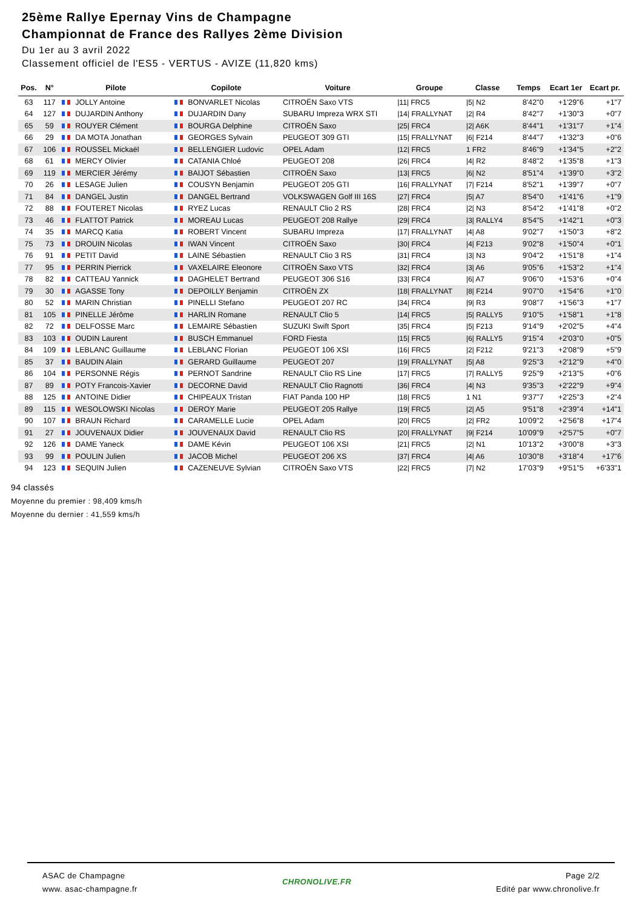25ème Rallye Epernay Vins de Champagne
Championnat de France des Rallyes 2ème Division
Du 1er au 3 avril 2022
Classement officiel de l'ES5 - VERTUS - AVIZE (11,820 kms)
| Pos. | N° | Pilote | Copilote | Voiture | Groupe | Classe | Temps | Ecart 1er | Ecart pr. |
| --- | --- | --- | --- | --- | --- | --- | --- | --- | --- |
| 63 | 117 | JOLLY Antoine | BONVARLET Nicolas | CITROËN Saxo VTS | /11/ FRC5 | /5/ N2 | 8'42"0 | +1'29"6 | +1"7 |
| 64 | 127 | DUJARDIN Anthony | DUJARDIN Dany | SUBARU Impreza WRX STI | /14/ FRALLYNAT | /2/ R4 | 8'42"7 | +1'30"3 | +0"7 |
| 65 | 59 | ROUYER Clément | BOURGA Delphine | CITROËN Saxo | /25/ FRC4 | /2/ A6K | 8'44"1 | +1'31"7 | +1"4 |
| 66 | 29 | DA MOTA Jonathan | GEORGES Sylvain | PEUGEOT 309 GTI | /15/ FRALLYNAT | /6/ F214 | 8'44"7 | +1'32"3 | +0"6 |
| 67 | 106 | ROUSSEL Mickaël | BELLENGIER Ludovic | OPEL Adam | /12/ FRC5 | 1 FR2 | 8'46"9 | +1'34"5 | +2"2 |
| 68 | 61 | MERCY Olivier | CATANIA Chloé | PEUGEOT 208 | /26/ FRC4 | /4/ R2 | 8'48"2 | +1'35"8 | +1"3 |
| 69 | 119 | MERCIER Jérémy | BAIJOT Sébastien | CITROËN Saxo | /13/ FRC5 | /6/ N2 | 8'51"4 | +1'39"0 | +3"2 |
| 70 | 26 | LESAGE Julien | COUSYN Benjamin | PEUGEOT 205 GTI | /16/ FRALLYNAT | /7/ F214 | 8'52"1 | +1'39"7 | +0"7 |
| 71 | 84 | DANGEL Justin | DANGEL Bertrand | VOLKSWAGEN Golf III 16S | /27/ FRC4 | /5/ A7 | 8'54"0 | +1'41"6 | +1"9 |
| 72 | 88 | FOUTERET Nicolas | RYEZ Lucas | RENAULT Clio 2 RS | /28/ FRC4 | /2/ N3 | 8'54"2 | +1'41"8 | +0"2 |
| 73 | 46 | FLATTOT Patrick | MOREAU Lucas | PEUGEOT 208 Rallye | /29/ FRC4 | /3/ RALLY4 | 8'54"5 | +1'42"1 | +0"3 |
| 74 | 35 | MARCQ Katia | ROBERT Vincent | SUBARU Impreza | /17/ FRALLYNAT | /4/ A8 | 9'02"7 | +1'50"3 | +8"2 |
| 75 | 73 | DROUIN Nicolas | IWAN Vincent | CITROËN Saxo | /30/ FRC4 | /4/ F213 | 9'02"8 | +1'50"4 | +0"1 |
| 76 | 91 | PETIT David | LAINE Sébastien | RENAULT Clio 3 RS | /31/ FRC4 | /3/ N3 | 9'04"2 | +1'51"8 | +1"4 |
| 77 | 95 | PERRIN Pierrick | VAXELAIRE Eleonore | CITROËN Saxo VTS | /32/ FRC4 | /3/ A6 | 9'05"6 | +1'53"2 | +1"4 |
| 78 | 82 | CATTEAU Yannick | DAGHELET Bertrand | PEUGEOT 306 S16 | /33/ FRC4 | /6/ A7 | 9'06"0 | +1'53"6 | +0"4 |
| 79 | 30 | AGASSE Tony | DEPOILLY Benjamin | CITROËN ZX | /18/ FRALLYNAT | /8/ F214 | 9'07"0 | +1'54"6 | +1"0 |
| 80 | 52 | MARIN Christian | PINELLI Stefano | PEUGEOT 207 RC | /34/ FRC4 | /9/ R3 | 9'08"7 | +1'56"3 | +1"7 |
| 81 | 105 | PINELLE Jérôme | HARLIN Romane | RENAULT Clio 5 | /14/ FRC5 | /5/ RALLY5 | 9'10"5 | +1'58"1 | +1"8 |
| 82 | 72 | DELFOSSE Marc | LEMAIRE Sébastien | SUZUKI Swift Sport | /35/ FRC4 | /5/ F213 | 9'14"9 | +2'02"5 | +4"4 |
| 83 | 103 | OUDIN Laurent | BUSCH Emmanuel | FORD Fiesta | /15/ FRC5 | /6/ RALLY5 | 9'15"4 | +2'03"0 | +0"5 |
| 84 | 109 | LEBLANC Guillaume | LEBLANC Florian | PEUGEOT 106 XSI | /16/ FRC5 | /2/ F212 | 9'21"3 | +2'08"9 | +5"9 |
| 85 | 37 | BAUDIN Alain | GERARD Guillaume | PEUGEOT 207 | /19/ FRALLYNAT | /5/ A8 | 9'25"3 | +2'12"9 | +4"0 |
| 86 | 104 | PERSONNE Régis | PERNOT Sandrine | RENAULT Clio RS Line | /17/ FRC5 | /7/ RALLY5 | 9'25"9 | +2'13"5 | +0"6 |
| 87 | 89 | POTY Francois-Xavier | DECORNE David | RENAULT Clio Ragnotti | /36/ FRC4 | /4/ N3 | 9'35"3 | +2'22"9 | +9"4 |
| 88 | 125 | ANTOINE Didier | CHIPEAUX Tristan | FIAT Panda 100 HP | /18/ FRC5 | 1 N1 | 9'37"7 | +2'25"3 | +2"4 |
| 89 | 115 | WESOLOWSKI Nicolas | DEROY Marie | PEUGEOT 205 Rallye | /19/ FRC5 | /2/ A5 | 9'51"8 | +2'39"4 | +14"1 |
| 90 | 107 | BRAUN Richard | CARAMELLE Lucie | OPEL Adam | /20/ FRC5 | /2/ FR2 | 10'09"2 | +2'56"8 | +17"4 |
| 91 | 27 | JOUVENAUX Didier | JOUVENAUX David | RENAULT Clio RS | /20/ FRALLYNAT | /9/ F214 | 10'09"9 | +2'57"5 | +0"7 |
| 92 | 126 | DAME Yaneck | DAME Kévin | PEUGEOT 106 XSI | /21/ FRC5 | /2/ N1 | 10'13"2 | +3'00"8 | +3"3 |
| 93 | 99 | POULIN Julien | JACOB Michel | PEUGEOT 206 XS | /37/ FRC4 | /4/ A6 | 10'30"8 | +3'18"4 | +17"6 |
| 94 | 123 | SEQUIN Julien | CAZENEUVE Sylvian | CITROËN Saxo VTS | /22/ FRC5 | /7/ N2 | 17'03"9 | +9'51"5 | +6'33"1 |
94 classés
Moyenne du premier : 98,409 kms/h
Moyenne du dernier : 41,559 kms/h
ASAC de Champagne
www. asac-champagne.fr
CHRONOLIVE.FR
Page 2/2
Edité par www.chronolive.fr